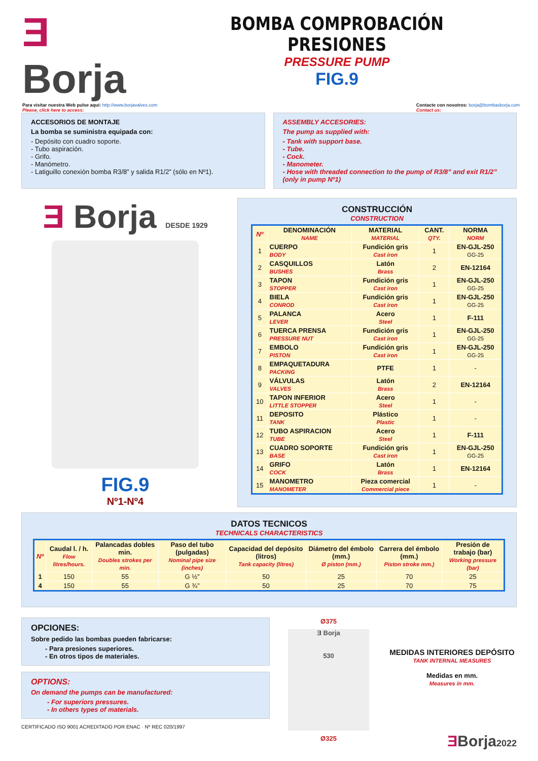Ǝ Borja
BOMBA COMPROBACIÓN PRESIONES
PRESSURE PUMP
FIG.9
Para visitar nuestra Web pulse aquí: http://www.borjavalves.com
Please, click here to access:
Contacte con nosotros: borja@bombasborja.com
Contact us:
ACCESORIOS DE MONTAJE
La bomba se suministra equipada con:
- Depósito con cuadro soporte.
- Tubo aspiración.
- Grifo.
- Manómetro.
- Latiguillo conexión bomba R3/8” y salida R1/2” (sólo en Nº1).
ASSEMBLY ACCESORIES:
The pump as supplied with:
- Tank with support base.
- Tube.
- Cock.
- Manometer.
- Hose with threaded connection to the pump of R3/8” and exit R1/2” (only in pump Nº1)
Ǝ Borja DESDE 1929
FIG.9
Nº1-Nº4
CONSTRUCCIÓN
CONSTRUCTION
| Nº | DENOMINACIÓN NAME | MATERIAL MATERIAL | CANT. QTY. | NORMA NORM |
| --- | --- | --- | --- | --- |
| 1 | CUERPO BODY | Fundición gris Cast iron | 1 | EN-GJL-250 GG-25 |
| 2 | CASQUILLOS BUSHES | Latón Brass | 2 | EN-12164 |
| 3 | TAPON STOPPER | Fundición gris Cast iron | 1 | EN-GJL-250 GG-25 |
| 4 | BIELA CONROD | Fundición gris Cast iron | 1 | EN-GJL-250 GG-25 |
| 5 | PALANCA LEVER | Acero Steel | 1 | F-111 |
| 6 | TUERCA PRENSA PRESSURE NUT | Fundición gris Cast iron | 1 | EN-GJL-250 GG-25 |
| 7 | EMBOLO PISTON | Fundición gris Cast iron | 1 | EN-GJL-250 GG-25 |
| 8 | EMPAQUETADURA PACKING | PTFE | 1 | - |
| 9 | VÁLVULAS VALVES | Latón Brass | 2 | EN-12164 |
| 10 | TAPON INFERIOR LITTLE STOPPER | Acero Steel | 1 | - |
| 11 | DEPOSITO TANK | Plástico Plastic | 1 | - |
| 12 | TUBO ASPIRACION TUBE | Acero Steel | 1 | F-111 |
| 13 | CUADRO SOPORTE BASE | Fundición gris Cast iron | 1 | EN-GJL-250 GG-25 |
| 14 | GRIFO COCK | Latón Brass | 1 | EN-12164 |
| 15 | MANOMETRO MANOMETER | Pieza comercial Commercial piece | 1 | - |
DATOS TECNICOS
TECHNICALS CHARACTERISTICS
| Nº | Caudal l. / h. Flow litres/hours. | Palancadas dobles min. Doubles strokes per min. | Paso del tubo (pulgadas) Nominal pipe size (inches) | Capacidad del depósito (litros) Tank capacity (litres) | Diámetro del émbolo (mm.) Ø piston (mm.) | Carrera del émbolo (mm.) Piston stroke mm.) | Presión de trabajo (bar) Working pressure (bar) |
| --- | --- | --- | --- | --- | --- | --- | --- |
| 1 | 150 | 55 | G ½” | 50 | 25 | 70 | 25 |
| 4 | 150 | 55 | G ¾” | 50 | 25 | 70 | 75 |
OPCIONES:
Sobre pedido las bombas pueden fabricarse:
- Para presiones superiores.
- En otros tipos de materiales.
OPTIONS:
On demand the pumps can be manufactured:
- For superiors pressures.
- In others types of materials.
CERTIFICADO ISO 9001 ACREDITADO POR ENAC · Nº REC 020/1997
Ø375
Ǝ Borja
530
Ø325
MEDIDAS INTERIORES DEPÓSITO
TANK INTERNAL MEASURES
Medidas en mm.
Measures in mm.
ƎBorja2022